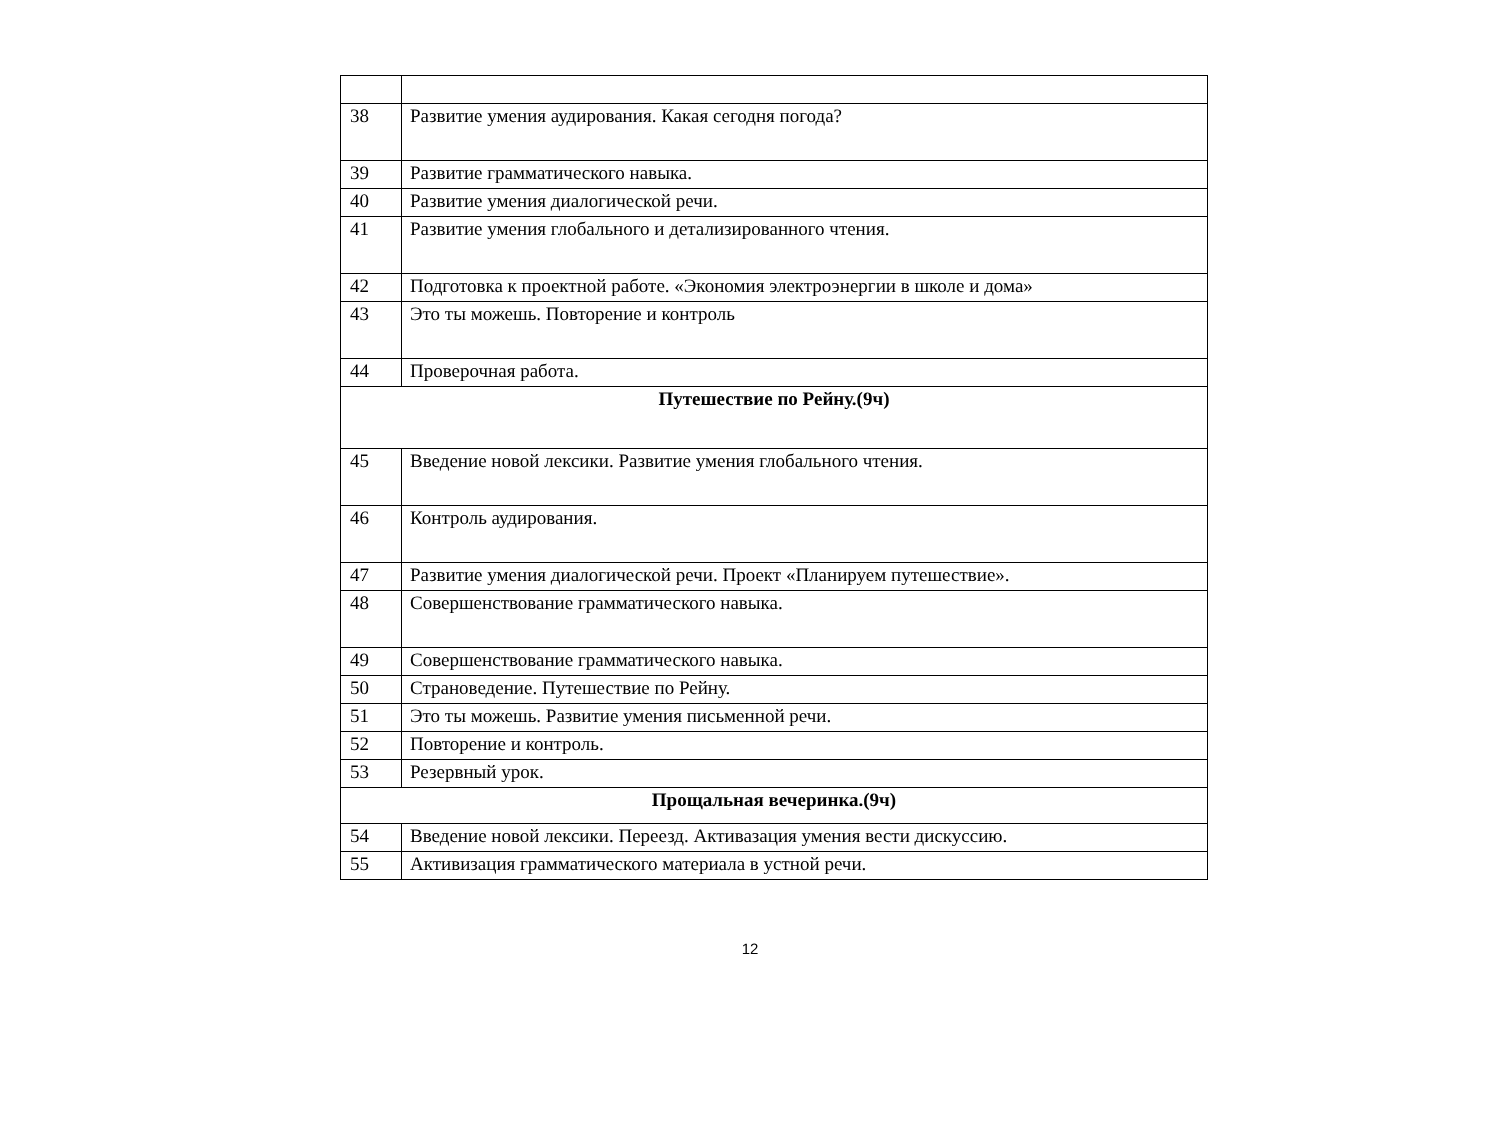| 38 | Развитие умения аудирования. Какая сегодня погода? |
| 39 | Развитие грамматического навыка. |
| 40 | Развитие умения диалогической речи. |
| 41 | Развитие умения глобального и детализированного чтения. |
| 42 | Подготовка к проектной работе. «Экономия электроэнергии в школе и дома» |
| 43 | Это ты можешь. Повторение и контроль |
| 44 | Проверочная работа. |
| Путешествие по Рейну.(9ч) | |
| 45 | Введение новой лексики. Развитие умения глобального чтения. |
| 46 | Контроль аудирования. |
| 47 | Развитие умения диалогической речи. Проект «Планируем путешествие». |
| 48 | Совершенствование грамматического навыка. |
| 49 | Совершенствование грамматического навыка. |
| 50 | Страноведение. Путешествие по Рейну. |
| 51 | Это ты можешь. Развитие умения письменной речи. |
| 52 | Повторение и контроль. |
| 53 | Резервный урок. |
| Прощальная вечеринка.(9ч) | |
| 54 | Введение новой лексики. Переезд. Активазация умения вести дискуссию. |
| 55 | Активизация грамматического материала в устной речи. |
12